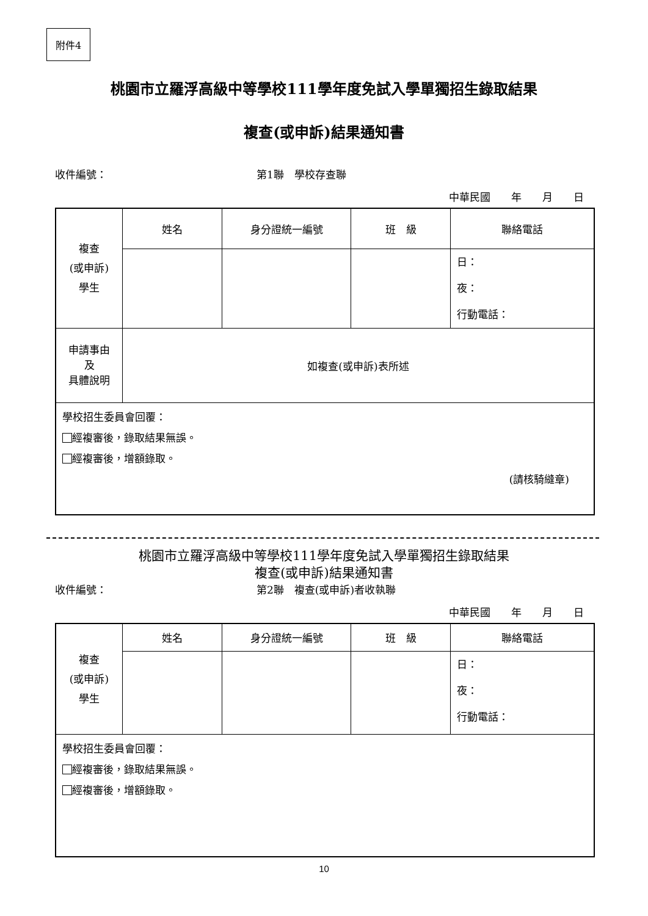附件4
桃園市立羅浮高級中等學校111學年度免試入學單獨招生錄取結果
複查(或申訴)結果通知書
收件編號： 第1聯　學校存查聯
中華民國　　年　　月　　日
| 複查 (或申訴) 學生 | 姓名 | 身分證統一編號 | 班 級 | 聯絡電話 |
| | | | | 日： 夜： 行動電話： |
| 申請事由 及 具體說明 | 如複查(或申訴)表所述 | | | |
| 學校招生委員會回覆： 經複審後，錄取結果無誤。 經複審後，增額錄取。 (請核騎縫章) | | | | |
桃園市立羅浮高級中等學校111學年度免試入學單獨招生錄取結果
複查(或申訴)結果通知書
收件編號： 第2聯　複查(或申訴)者收執聯
中華民國　　年　　月　　日
| 複查 (或申訴) 學生 | 姓名 | 身分證統一編號 | 班 級 | 聯絡電話 |
| | | | | 日： 夜： 行動電話： |
| 學校招生委員會回覆： 經複審後，錄取結果無誤。 經複審後，增額錄取。 | | | | |
10